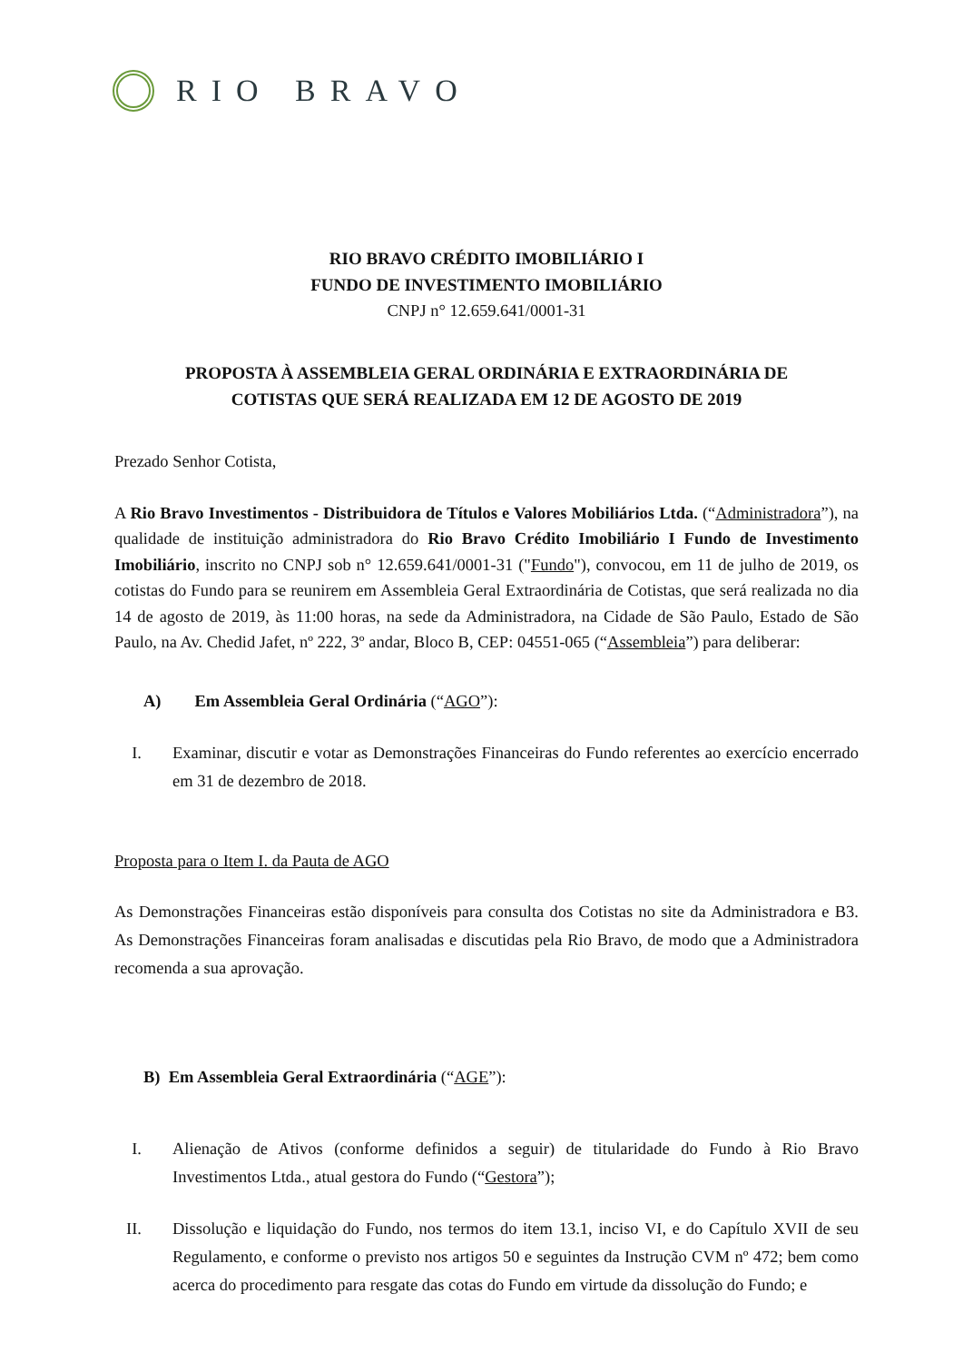RIO BRAVO
RIO BRAVO CRÉDITO IMOBILIÁRIO I
FUNDO DE INVESTIMENTO IMOBILIÁRIO
CNPJ n° 12.659.641/0001-31
PROPOSTA À ASSEMBLEIA GERAL ORDINÁRIA E EXTRAORDINÁRIA DE
COTISTAS QUE SERÁ REALIZADA EM 12 DE AGOSTO DE 2019
Prezado Senhor Cotista,
A Rio Bravo Investimentos - Distribuidora de Títulos e Valores Mobiliários Ltda. (“Administradora”), na qualidade de instituição administradora do Rio Bravo Crédito Imobiliário I Fundo de Investimento Imobiliário, inscrito no CNPJ sob n° 12.659.641/0001-31 ("Fundo"), convocou, em 11 de julho de 2019, os cotistas do Fundo para se reunirem em Assembleia Geral Extraordinária de Cotistas, que será realizada no dia 14 de agosto de 2019, às 11:00 horas, na sede da Administradora, na Cidade de São Paulo, Estado de São Paulo, na Av. Chedid Jafet, nº 222, 3º andar, Bloco B, CEP: 04551-065 (“Assembleia”) para deliberar:
A) Em Assembleia Geral Ordinária (“AGO”):
I. Examinar, discutir e votar as Demonstrações Financeiras do Fundo referentes ao exercício encerrado em 31 de dezembro de 2018.
Proposta para o Item I. da Pauta de AGO
As Demonstrações Financeiras estão disponíveis para consulta dos Cotistas no site da Administradora e B3. As Demonstrações Financeiras foram analisadas e discutidas pela Rio Bravo, de modo que a Administradora recomenda a sua aprovação.
B) Em Assembleia Geral Extraordinária (“AGE”):
I. Alienação de Ativos (conforme definidos a seguir) de titularidade do Fundo à Rio Bravo Investimentos Ltda., atual gestora do Fundo (“Gestora”);
II. Dissolução e liquidação do Fundo, nos termos do item 13.1, inciso VI, e do Capítulo XVII de seu Regulamento, e conforme o previsto nos artigos 50 e seguintes da Instrução CVM nº 472; bem como acerca do procedimento para resgate das cotas do Fundo em virtude da dissolução do Fundo; e